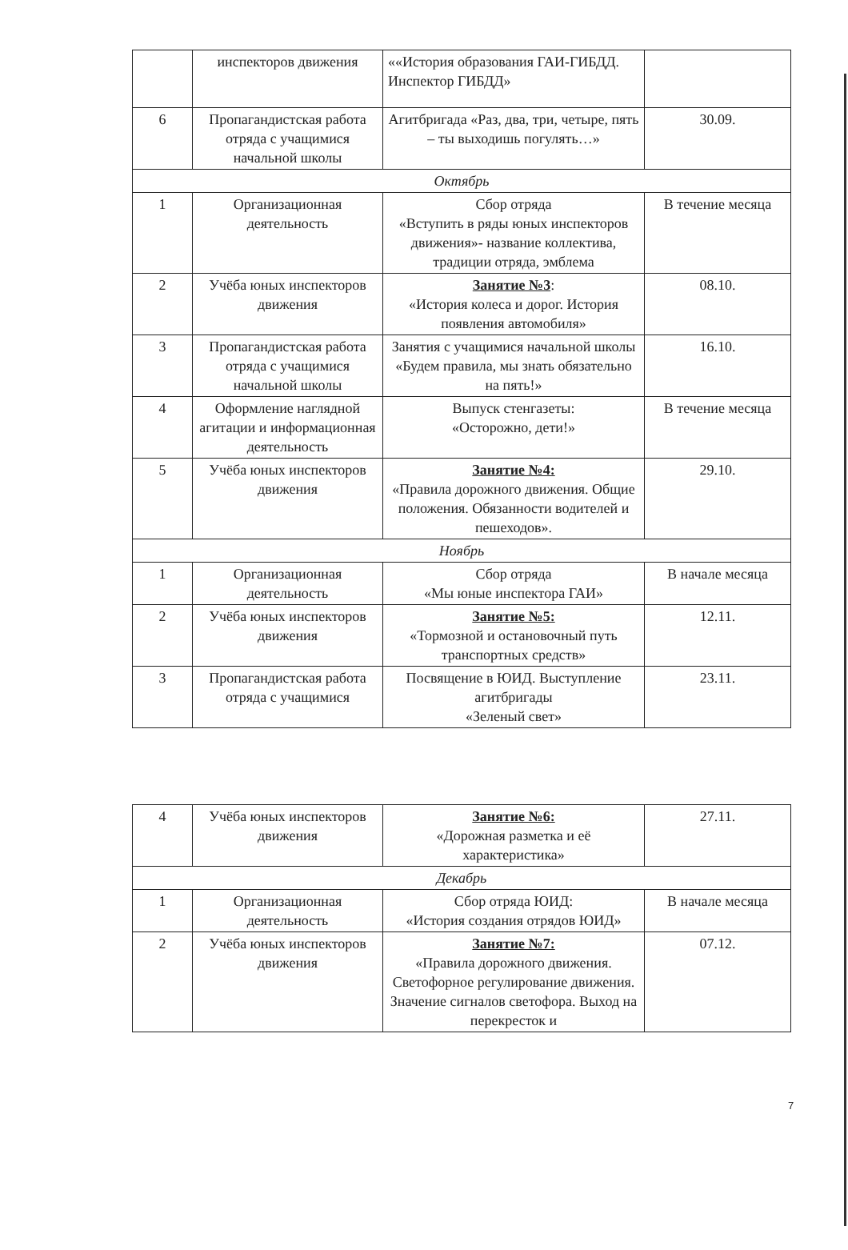| | инспекторов движения | ««История образования ГАИ-ГИБДД. Инспектор ГИБДД» | |
| 6 | Пропагандистская работа отряда с учащимися начальной школы | Агитбригада «Раз, два, три, четыре, пять – ты выходишь погулять…» | 30.09. |
| Октябрь | | | |
| 1 | Организационная деятельность | Сбор отряда «Вступить в ряды юных инспекторов движения»- название коллектива, традиции отряда, эмблема | В течение месяца |
| 2 | Учёба юных инспекторов движения | Занятие №3 : «История колеса и дорог. История появления автомобиля» | 08.10. |
| 3 | Пропагандистская работа отряда с учащимися начальной школы | Занятия с учащимися начальной школы «Будем правила, мы знать обязательно на пять!» | 16.10. |
| 4 | Оформление наглядной агитации и информационная деятельность | Выпуск стенгазеты: «Осторожно, дети!» | В течение месяца |
| 5 | Учёба юных инспекторов движения | Занятие №4: «Правила дорожного движения. Общие положения. Обязанности водителей и пешеходов». | 29.10. |
| Ноябрь | | | |
| 1 | Организационная деятельность | Сбор отряда «Мы юные инспектора ГАИ» | В начале месяца |
| 2 | Учёба юных инспекторов движения | Занятие №5: «Тормозной и остановочный путь транспортных средств» | 12.11. |
| 3 | Пропагандистская работа отряда с учащимися | Посвящение в ЮИД. Выступление агитбригады «Зеленый свет» | 23.11. |
| 4 | Учёба юных инспекторов движения | Занятие №6: «Дорожная разметка и её характеристика» | 27.11. |
| Декабрь | | | |
| 1 | Организационная деятельность | Сбор отряда ЮИД: «История создания отрядов ЮИД» | В начале месяца |
| 2 | Учёба юных инспекторов движения | Занятие №7: «Правила дорожного движения. Светофорное регулирование движения. Значение сигналов светофора. Выход на перекресток и | 07.12. |
7